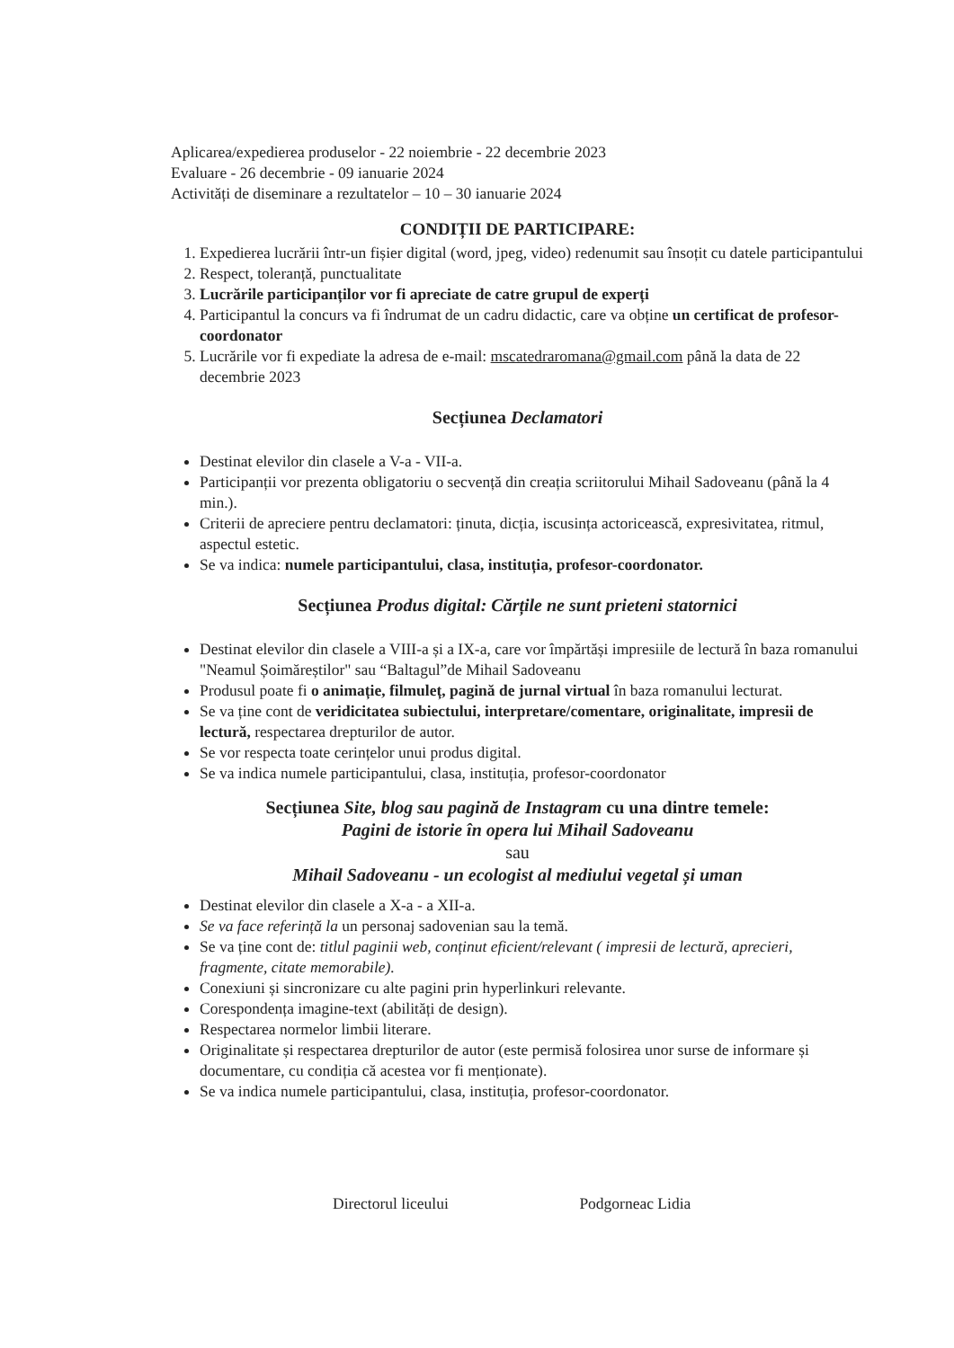Aplicarea/expedierea produselor - 22 noiembrie - 22 decembrie 2023
Evaluare - 26 decembrie - 09 ianuarie 2024
Activități de diseminare a rezultatelor – 10 – 30 ianuarie 2024
CONDIȚII DE PARTICIPARE:
1. Expedierea lucrării într-un fișier digital (word, jpeg, video) redenumit sau însoțit cu datele participantului
2. Respect, toleranță, punctualitate
3. Lucrările participanților vor fi apreciate de catre grupul de experți
4. Participantul la concurs va fi îndrumat de un cadru didactic, care va obține un certificat de profesor-coordonator
5. Lucrările vor fi expediate la adresa de e-mail: mscatedraromana@gmail.com până la data de 22 decembrie 2023
Secțiunea Declamatori
Destinat elevilor din clasele a V-a - VII-a.
Participanții vor prezenta obligatoriu o secvență din creația scriitorului Mihail Sadoveanu (până la 4 min.).
Criterii de apreciere pentru declamatori: ținuta, dicția, iscusința actoricească, expresivitatea, ritmul, aspectul estetic.
Se va indica: numele participantului, clasa, instituția, profesor-coordonator.
Secțiunea Produs digital: Cărțile ne sunt prieteni statornici
Destinat elevilor din clasele a VIII-a și a IX-a, care vor împărtăși impresiile de lectură în baza romanului "Neamul Șoimăreștilor" sau “Baltagul”de Mihail Sadoveanu
Produsul poate fi o animație, filmuleț, pagină de jurnal virtual în baza romanului lecturat.
Se va ține cont de veridicitatea subiectului, interpretare/comentare, originalitate, impresii de lectură, respectarea drepturilor de autor.
Se vor respecta toate cerințelor unui produs digital.
Se va indica numele participantului, clasa, instituția, profesor-coordonator
Secțiunea Site, blog sau pagină de Instagram cu una dintre temele:
Pagini de istorie în opera lui Mihail Sadoveanu
sau
Mihail Sadoveanu - un ecologist al mediului vegetal și uman
Destinat elevilor din clasele a X-a - a XII-a.
Se va face referință la un personaj sadovenian sau la temă.
Se va ține cont de: titlul paginii web, conținut eficient/relevant ( impresii de lectură, aprecieri, fragmente, citate memorabile).
Conexiuni și sincronizare cu alte pagini prin hyperlinkuri relevante.
Corespondența imagine-text (abilități de design).
Respectarea normelor limbii literare.
Originalitate și respectarea drepturilor de autor (este permisă folosirea unor surse de informare și documentare, cu condiția că acestea vor fi menționate).
Se va indica numele participantului, clasa, instituția, profesor-coordonator.
Directorul liceului Podgorneac Lidia